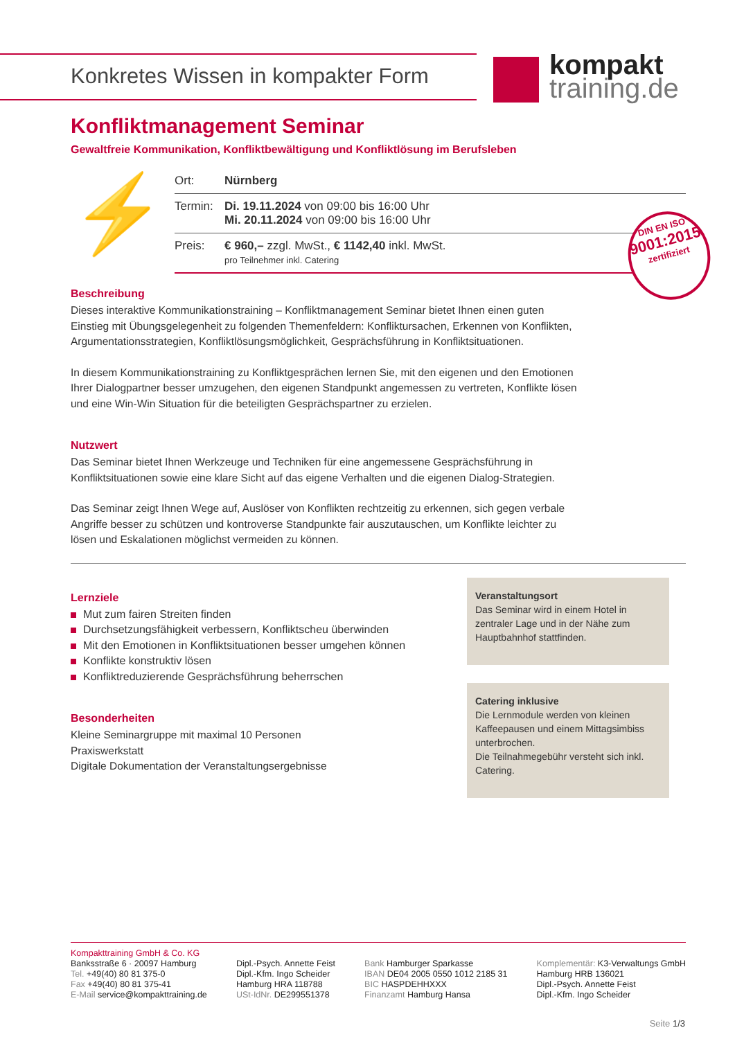Konkretes Wissen in kompakter Form
kompakt
training.de
Konfliktmanagement Seminar
Gewaltfreie Kommunikation, Konfliktbewältigung und Konfliktlösung im Berufsleben
⚡
| Ort: | Nürnberg |
| Termin: | Di. 19.11.2024 von 09:00 bis 16:00 Uhr Mi. 20.11.2024 von 09:00 bis 16:00 Uhr |
| Preis: | € 960,– zzgl. MwSt., € 1142,40 inkl. MwSt. pro Teilnehmer inkl. Catering |
DIN EN ISO
9001:2015
zertifiziert
Beschreibung
Dieses interaktive Kommunikationstraining – Konfliktmanagement Seminar bietet Ihnen einen guten Einstieg mit Übungsgelegenheit zu folgenden Themenfeldern: Konfliktursachen, Erkennen von Konflikten, Argumentationsstrategien, Konfliktlösungsmöglichkeit, Gesprächsführung in Konfliktsituationen.
In diesem Kommunikationstraining zu Konfliktgesprächen lernen Sie, mit den eigenen und den Emotionen Ihrer Dialogpartner besser umzugehen, den eigenen Standpunkt angemessen zu vertreten, Konflikte lösen und eine Win-Win Situation für die beteiligten Gesprächspartner zu erzielen.
Nutzwert
Das Seminar bietet Ihnen Werkzeuge und Techniken für eine angemessene Gesprächsführung in Konfliktsituationen sowie eine klare Sicht auf das eigene Verhalten und die eigenen Dialog-Strategien.
Das Seminar zeigt Ihnen Wege auf, Auslöser von Konflikten rechtzeitig zu erkennen, sich gegen verbale Angriffe besser zu schützen und kontroverse Standpunkte fair auszutauschen, um Konflikte leichter zu lösen und Eskalationen möglichst vermeiden zu können.
Lernziele
Mut zum fairen Streiten finden
Durchsetzungsfähigkeit verbessern, Konfliktscheu überwinden
Mit den Emotionen in Konfliktsituationen besser umgehen können
Konflikte konstruktiv lösen
Konfliktreduzierende Gesprächsführung beherrschen
Besonderheiten
Kleine Seminargruppe mit maximal 10 Personen
Praxiswerkstatt
Digitale Dokumentation der Veranstaltungsergebnisse
Veranstaltungsort
Das Seminar wird in einem Hotel in zentraler Lage und in der Nähe zum Hauptbahnhof stattfinden.
Catering inklusive
Die Lernmodule werden von kleinen Kaffeepausen und einem Mittagsimbiss unterbrochen.
Die Teilnahmegebühr versteht sich inkl. Catering.
Kompakttraining GmbH & Co. KG
Banksstraße 6 · 20097 Hamburg
Tel. +49(40) 80 81 375-0
Fax +49(40) 80 81 375-41
E-Mail service@kompakttraining.de
Dipl.-Psych. Annette Feist
Dipl.-Kfm. Ingo Scheider
Hamburg HRA 118788
USt-IdNr. DE299551378
Bank Hamburger Sparkasse
IBAN DE04 2005 0550 1012 2185 31
BIC HASPDEHHXXX
Finanzamt Hamburg Hansa
Komplementär: K3-Verwaltungs GmbH
Hamburg HRB 136021
Dipl.-Psych. Annette Feist
Dipl.-Kfm. Ingo Scheider
Seite 1/3